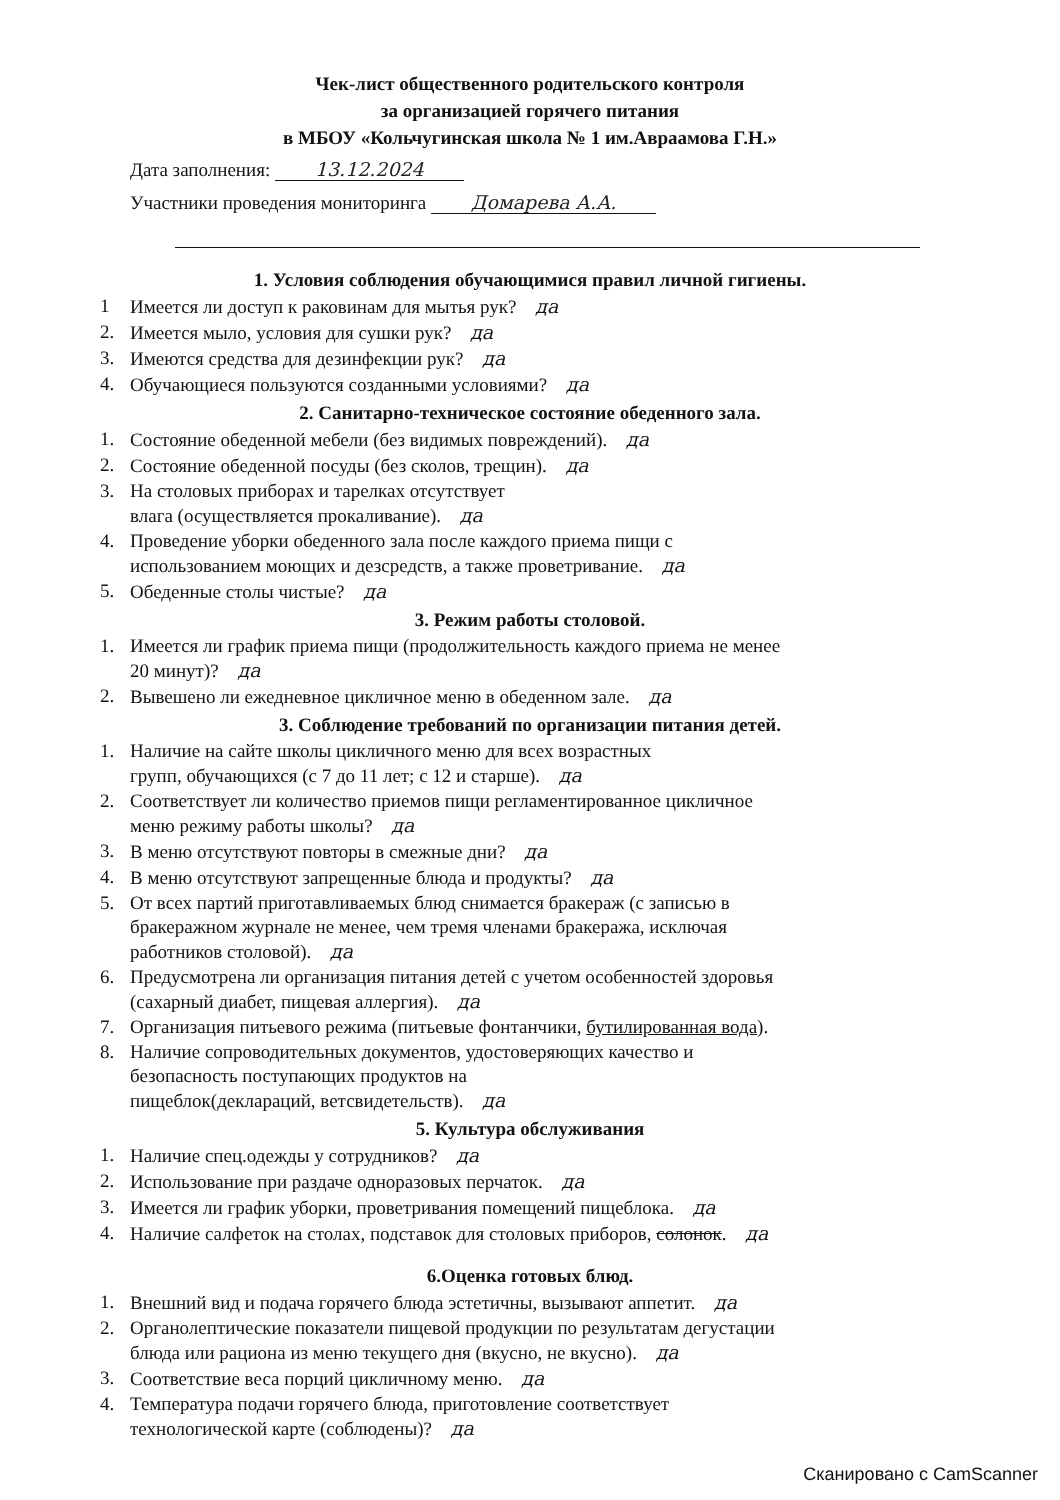Чек-лист общественного родительского контроля
за организацией горячего питания
в МБОУ «Кольчугинская школа № 1 им.Авраамова Г.Н.»
Дата заполнения: 13.12.2024
Участники проведения мониторинга Домарева А.А.
1. Условия соблюдения обучающимися правил личной гигиены.
1 Имеется ли доступ к раковинам для мытья рук? да
2. Имеется мыло, условия для сушки рук? да
3. Имеются средства для дезинфекции рук? да
4. Обучающиеся пользуются созданными условиями? да
2. Санитарно-техническое состояние обеденного зала.
1. Состояние обеденной мебели (без видимых повреждений). да
2. Состояние обеденной посуды (без сколов, трещин). да
3. На столовых приборах и тарелках отсутствует
влага (осуществляется прокаливание). да
4. Проведение уборки обеденного зала после каждого приема пищи с
использованием моющих и дезсредств, а также проветривание. да
5. Обеденные столы чистые? да
3. Режим работы столовой.
1. Имеется ли график приема пищи (продолжительность каждого приема не менее
20 минут)? да
2. Вывешено ли ежедневное цикличное меню в обеденном зале. да
3. Соблюдение требований по организации питания детей.
1. Наличие на сайте школы цикличного меню для всех возрастных
групп, обучающихся (с 7 до 11 лет; с 12 и старше). да
2. Соответствует ли количество приемов пищи регламентированное цикличное
меню режиму работы школы? да
3. В меню отсутствуют повторы в смежные дни? да
4. В меню отсутствуют запрещенные блюда и продукты? да
5. От всех партий приготавливаемых блюд снимается бракераж (с записью в
бракеражном журнале не менее, чем тремя членами бракеража, исключая
работников столовой). да
6. Предусмотрена ли организация питания детей с учетом особенностей здоровья
(сахарный диабет, пищевая аллергия). да
7. Организация питьевого режима (питьевые фонтанчики, бутилированная вода).
8. Наличие сопроводительных документов, удостоверяющих качество и
безопасность поступающих продуктов на
пищеблок(деклараций, ветсвидетельств). да
5. Культура обслуживания
1. Наличие спец.одежды у сотрудников? да
2. Использование при раздаче одноразовых перчаток. да
3. Имеется ли график уборки, проветривания помещений пищеблока. да
4. Наличие салфеток на столах, подставок для столовых приборов, солонок. да
6.Оценка готовых блюд.
1. Внешний вид и подача горячего блюда эстетичны, вызывают аппетит. да
2. Органолептические показатели пищевой продукции по результатам дегустации
блюда или рациона из меню текущего дня (вкусно, не вкусно). да
3. Соответствие веса порций цикличному меню. да
4. Температура подачи горячего блюда, приготовление соответствует
технологической карте (соблюдены)? да
Сканировано с CamScanner